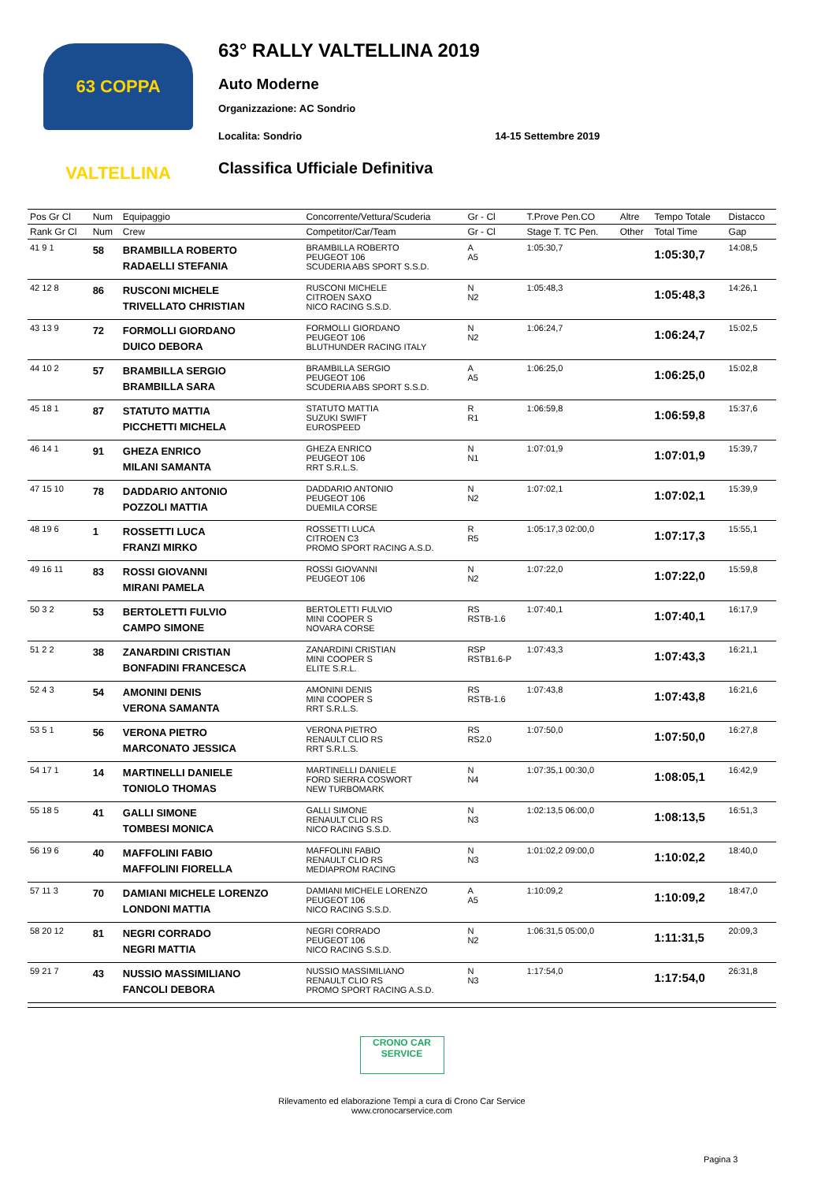63 COPPA VALTELLINA
63° RALLY VALTELLINA 2019
Auto Moderne
Organizzazione: AC Sondrio
Localita: Sondrio 14-15 Settembre 2019
Classifica Ufficiale Definitiva
| Pos Gr Cl | Num | Equipaggio | Concorrente/Vettura/Scuderia | Gr - Cl | T.Prove Pen.CO | Altre | Tempo Totale | Distacco |
| --- | --- | --- | --- | --- | --- | --- | --- | --- |
| Rank Gr Cl | Num | Crew | Competitor/Car/Team | Gr - Cl | Stage T. TC Pen. | Other | Total Time | Gap |
| 41 9 1 | 58 | BRAMBILLA ROBERTO RADAELLI STEFANIA | BRAMBILLA ROBERTO PEUGEOT 106 SCUDERIA ABS SPORT S.S.D. | A A5 | 1:05:30,7 | | 1:05:30,7 | 14:08,5 |
| 42 12 8 | 86 | RUSCONI MICHELE TRIVELLATO CHRISTIAN | RUSCONI MICHELE CITROEN SAXO NICO RACING S.S.D. | N N2 | 1:05:48,3 | | 1:05:48,3 | 14:26,1 |
| 43 13 9 | 72 | FORMOLLI GIORDANO DUICO DEBORA | FORMOLLI GIORDANO PEUGEOT 106 BLUTHUNDER RACING ITALY | N N2 | 1:06:24,7 | | 1:06:24,7 | 15:02,5 |
| 44 10 2 | 57 | BRAMBILLA SERGIO BRAMBILLA SARA | BRAMBILLA SERGIO PEUGEOT 106 SCUDERIA ABS SPORT S.S.D. | A A5 | 1:06:25,0 | | 1:06:25,0 | 15:02,8 |
| 45 18 1 | 87 | STATUTO MATTIA PICCHETTI MICHELA | STATUTO MATTIA SUZUKI SWIFT EUROSPEED | R R1 | 1:06:59,8 | | 1:06:59,8 | 15:37,6 |
| 46 14 1 | 91 | GHEZA ENRICO MILANI SAMANTA | GHEZA ENRICO PEUGEOT 106 RRT S.R.L.S. | N N1 | 1:07:01,9 | | 1:07:01,9 | 15:39,7 |
| 47 15 10 | 78 | DADDARIO ANTONIO POZZOLI MATTIA | DADDARIO ANTONIO PEUGEOT 106 DUEMILA CORSE | N N2 | 1:07:02,1 | | 1:07:02,1 | 15:39,9 |
| 48 19 6 | 1 | ROSSETTI LUCA FRANZI MIRKO | ROSSETTI LUCA CITROEN C3 PROMO SPORT RACING A.S.D. | R R5 | 1:05:17,3 02:00,0 | | 1:07:17,3 | 15:55,1 |
| 49 16 11 | 83 | ROSSI GIOVANNI MIRANI PAMELA | ROSSI GIOVANNI PEUGEOT 106 | N N2 | 1:07:22,0 | | 1:07:22,0 | 15:59,8 |
| 50 3 2 | 53 | BERTOLETTI FULVIO CAMPO SIMONE | BERTOLETTI FULVIO MINI COOPER S NOVARA CORSE | RS RSTB-1.6 | 1:07:40,1 | | 1:07:40,1 | 16:17,9 |
| 51 2 2 | 38 | ZANARDINI CRISTIAN BONFADINI FRANCESCA | ZANARDINI CRISTIAN MINI COOPER S ELITE S.R.L. | RSP RSTB1.6-P | 1:07:43,3 | | 1:07:43,3 | 16:21,1 |
| 52 4 3 | 54 | AMONINI DENIS VERONA SAMANTA | AMONINI DENIS MINI COOPER S RRT S.R.L.S. | RS RSTB-1.6 | 1:07:43,8 | | 1:07:43,8 | 16:21,6 |
| 53 5 1 | 56 | VERONA PIETRO MARCONATO JESSICA | VERONA PIETRO RENAULT CLIO RS RRT S.R.L.S. | RS RS2.0 | 1:07:50,0 | | 1:07:50,0 | 16:27,8 |
| 54 17 1 | 14 | MARTINELLI DANIELE TONIOLO THOMAS | MARTINELLI DANIELE FORD SIERRA COSWORT NEW TURBOMARK | N N4 | 1:07:35,1 00:30,0 | | 1:08:05,1 | 16:42,9 |
| 55 18 5 | 41 | GALLI SIMONE TOMBESI MONICA | GALLI SIMONE RENAULT CLIO RS NICO RACING S.S.D. | N N3 | 1:02:13,5 06:00,0 | | 1:08:13,5 | 16:51,3 |
| 56 19 6 | 40 | MAFFOLINI FABIO MAFFOLINI FIORELLA | MAFFOLINI FABIO RENAULT CLIO RS MEDIAPROM RACING | N N3 | 1:01:02,2 09:00,0 | | 1:10:02,2 | 18:40,0 |
| 57 11 3 | 70 | DAMIANI MICHELE LORENZO LONDONI MATTIA | DAMIANI MICHELE LORENZO PEUGEOT 106 NICO RACING S.S.D. | A A5 | 1:10:09,2 | | 1:10:09,2 | 18:47,0 |
| 58 20 12 | 81 | NEGRI CORRADO NEGRI MATTIA | NEGRI CORRADO PEUGEOT 106 NICO RACING S.S.D. | N N2 | 1:06:31,5 05:00,0 | | 1:11:31,5 | 20:09,3 |
| 59 21 7 | 43 | NUSSIO MASSIMILIANO FANCOLI DEBORA | NUSSIO MASSIMILIANO RENAULT CLIO RS PROMO SPORT RACING A.S.D. | N N3 | 1:17:54,0 | | 1:17:54,0 | 26:31,8 |
CRONO CAR SERVICE
Rilevamento ed elaborazione Tempi a cura di Crono Car Service
www.cronocarservice.com
Pagina 3